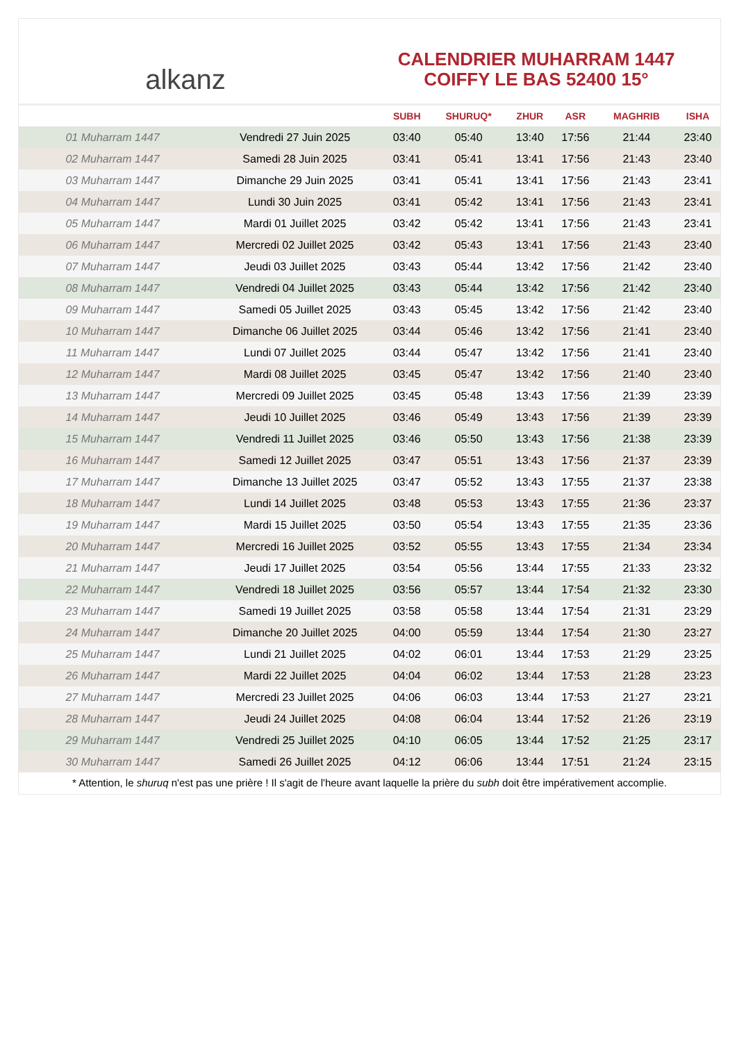alkanz
CALENDRIER MUHARRAM 1447
COIFFY LE BAS 52400 15°
| | | SUBH | SHURUQ* | ZHUR | ASR | MAGHRIB | ISHA |
| --- | --- | --- | --- | --- | --- | --- | --- |
| 01 Muharram 1447 | Vendredi 27 Juin 2025 | 03:40 | 05:40 | 13:40 | 17:56 | 21:44 | 23:40 |
| 02 Muharram 1447 | Samedi 28 Juin 2025 | 03:41 | 05:41 | 13:41 | 17:56 | 21:43 | 23:40 |
| 03 Muharram 1447 | Dimanche 29 Juin 2025 | 03:41 | 05:41 | 13:41 | 17:56 | 21:43 | 23:41 |
| 04 Muharram 1447 | Lundi 30 Juin 2025 | 03:41 | 05:42 | 13:41 | 17:56 | 21:43 | 23:41 |
| 05 Muharram 1447 | Mardi 01 Juillet 2025 | 03:42 | 05:42 | 13:41 | 17:56 | 21:43 | 23:41 |
| 06 Muharram 1447 | Mercredi 02 Juillet 2025 | 03:42 | 05:43 | 13:41 | 17:56 | 21:43 | 23:40 |
| 07 Muharram 1447 | Jeudi 03 Juillet 2025 | 03:43 | 05:44 | 13:42 | 17:56 | 21:42 | 23:40 |
| 08 Muharram 1447 | Vendredi 04 Juillet 2025 | 03:43 | 05:44 | 13:42 | 17:56 | 21:42 | 23:40 |
| 09 Muharram 1447 | Samedi 05 Juillet 2025 | 03:43 | 05:45 | 13:42 | 17:56 | 21:42 | 23:40 |
| 10 Muharram 1447 | Dimanche 06 Juillet 2025 | 03:44 | 05:46 | 13:42 | 17:56 | 21:41 | 23:40 |
| 11 Muharram 1447 | Lundi 07 Juillet 2025 | 03:44 | 05:47 | 13:42 | 17:56 | 21:41 | 23:40 |
| 12 Muharram 1447 | Mardi 08 Juillet 2025 | 03:45 | 05:47 | 13:42 | 17:56 | 21:40 | 23:40 |
| 13 Muharram 1447 | Mercredi 09 Juillet 2025 | 03:45 | 05:48 | 13:43 | 17:56 | 21:39 | 23:39 |
| 14 Muharram 1447 | Jeudi 10 Juillet 2025 | 03:46 | 05:49 | 13:43 | 17:56 | 21:39 | 23:39 |
| 15 Muharram 1447 | Vendredi 11 Juillet 2025 | 03:46 | 05:50 | 13:43 | 17:56 | 21:38 | 23:39 |
| 16 Muharram 1447 | Samedi 12 Juillet 2025 | 03:47 | 05:51 | 13:43 | 17:56 | 21:37 | 23:39 |
| 17 Muharram 1447 | Dimanche 13 Juillet 2025 | 03:47 | 05:52 | 13:43 | 17:55 | 21:37 | 23:38 |
| 18 Muharram 1447 | Lundi 14 Juillet 2025 | 03:48 | 05:53 | 13:43 | 17:55 | 21:36 | 23:37 |
| 19 Muharram 1447 | Mardi 15 Juillet 2025 | 03:50 | 05:54 | 13:43 | 17:55 | 21:35 | 23:36 |
| 20 Muharram 1447 | Mercredi 16 Juillet 2025 | 03:52 | 05:55 | 13:43 | 17:55 | 21:34 | 23:34 |
| 21 Muharram 1447 | Jeudi 17 Juillet 2025 | 03:54 | 05:56 | 13:44 | 17:55 | 21:33 | 23:32 |
| 22 Muharram 1447 | Vendredi 18 Juillet 2025 | 03:56 | 05:57 | 13:44 | 17:54 | 21:32 | 23:30 |
| 23 Muharram 1447 | Samedi 19 Juillet 2025 | 03:58 | 05:58 | 13:44 | 17:54 | 21:31 | 23:29 |
| 24 Muharram 1447 | Dimanche 20 Juillet 2025 | 04:00 | 05:59 | 13:44 | 17:54 | 21:30 | 23:27 |
| 25 Muharram 1447 | Lundi 21 Juillet 2025 | 04:02 | 06:01 | 13:44 | 17:53 | 21:29 | 23:25 |
| 26 Muharram 1447 | Mardi 22 Juillet 2025 | 04:04 | 06:02 | 13:44 | 17:53 | 21:28 | 23:23 |
| 27 Muharram 1447 | Mercredi 23 Juillet 2025 | 04:06 | 06:03 | 13:44 | 17:53 | 21:27 | 23:21 |
| 28 Muharram 1447 | Jeudi 24 Juillet 2025 | 04:08 | 06:04 | 13:44 | 17:52 | 21:26 | 23:19 |
| 29 Muharram 1447 | Vendredi 25 Juillet 2025 | 04:10 | 06:05 | 13:44 | 17:52 | 21:25 | 23:17 |
| 30 Muharram 1447 | Samedi 26 Juillet 2025 | 04:12 | 06:06 | 13:44 | 17:51 | 21:24 | 23:15 |
* Attention, le shuruq n'est pas une prière ! Il s'agit de l'heure avant laquelle la prière du subh doit être impérativement accomplie.